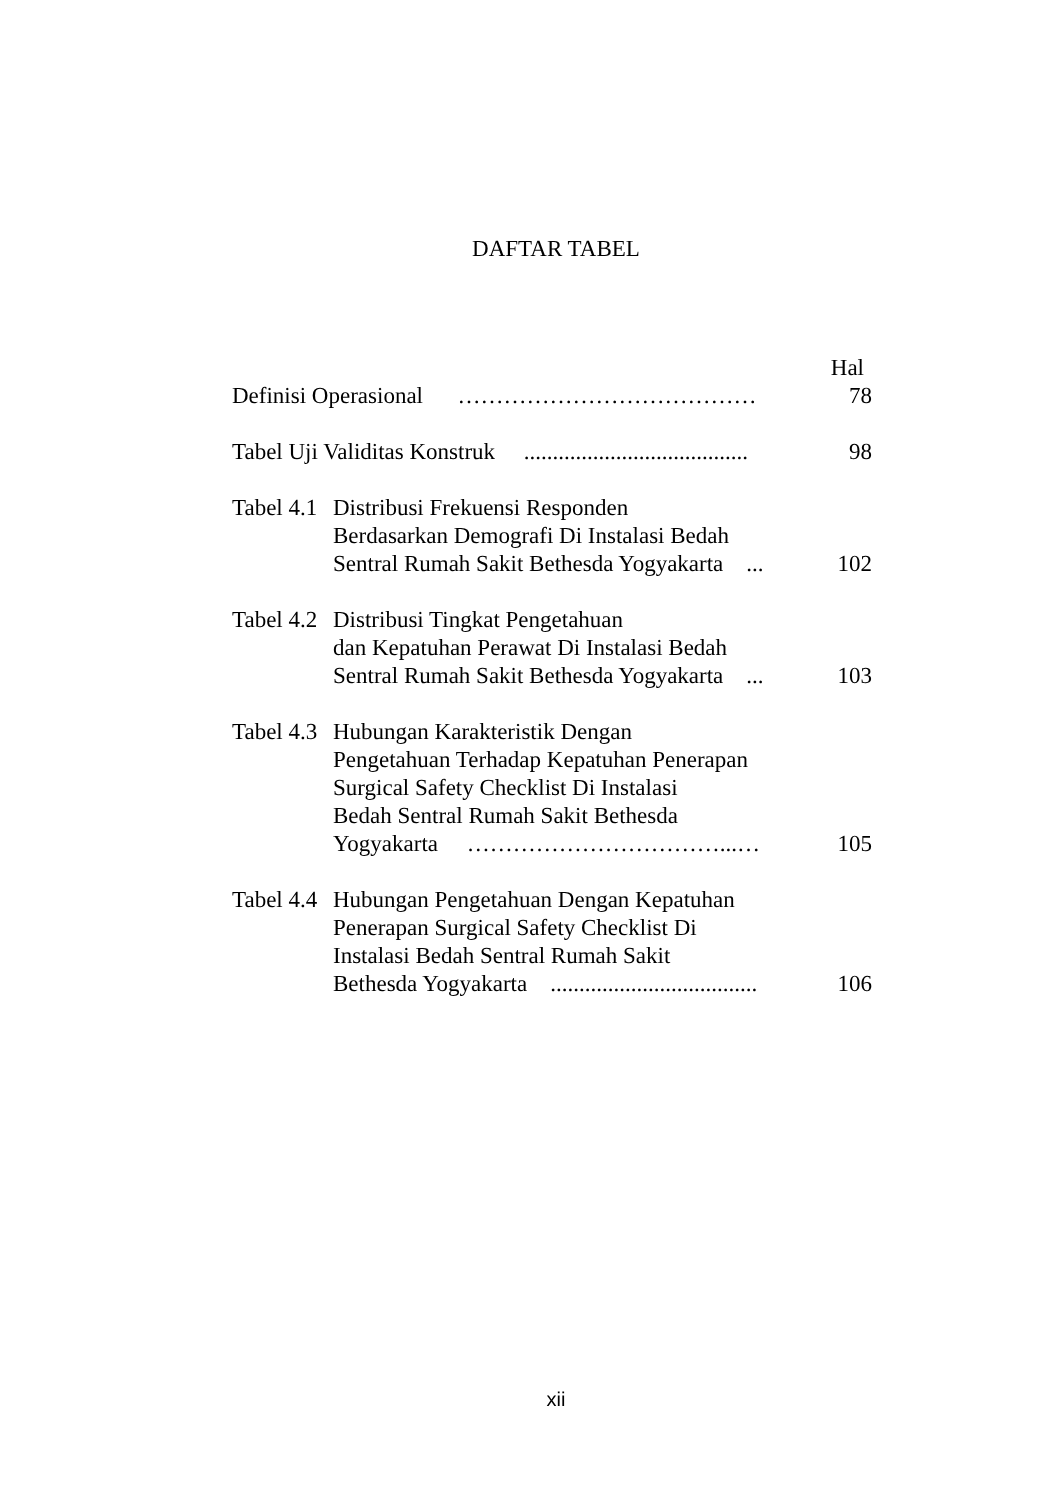DAFTAR TABEL
Hal
Definisi Operasional …………………………………
78
Tabel Uji Validitas Konstruk .......................................
98
Tabel 4.1
Distribusi Frekuensi Responden
Berdasarkan Demografi Di Instalasi Bedah
Sentral Rumah Sakit Bethesda Yogyakarta ...
102
Tabel 4.2
Distribusi Tingkat Pengetahuan
dan Kepatuhan Perawat Di Instalasi Bedah
Sentral Rumah Sakit Bethesda Yogyakarta ...
103
Tabel 4.3
Hubungan Karakteristik Dengan
Pengetahuan Terhadap Kepatuhan Penerapan
Surgical Safety Checklist Di Instalasi
Bedah Sentral Rumah Sakit Bethesda
Yogyakarta ……………………………...…
105
Tabel 4.4
Hubungan Pengetahuan Dengan Kepatuhan
Penerapan Surgical Safety Checklist Di
Instalasi Bedah Sentral Rumah Sakit
Bethesda Yogyakarta ....................................
106
xii